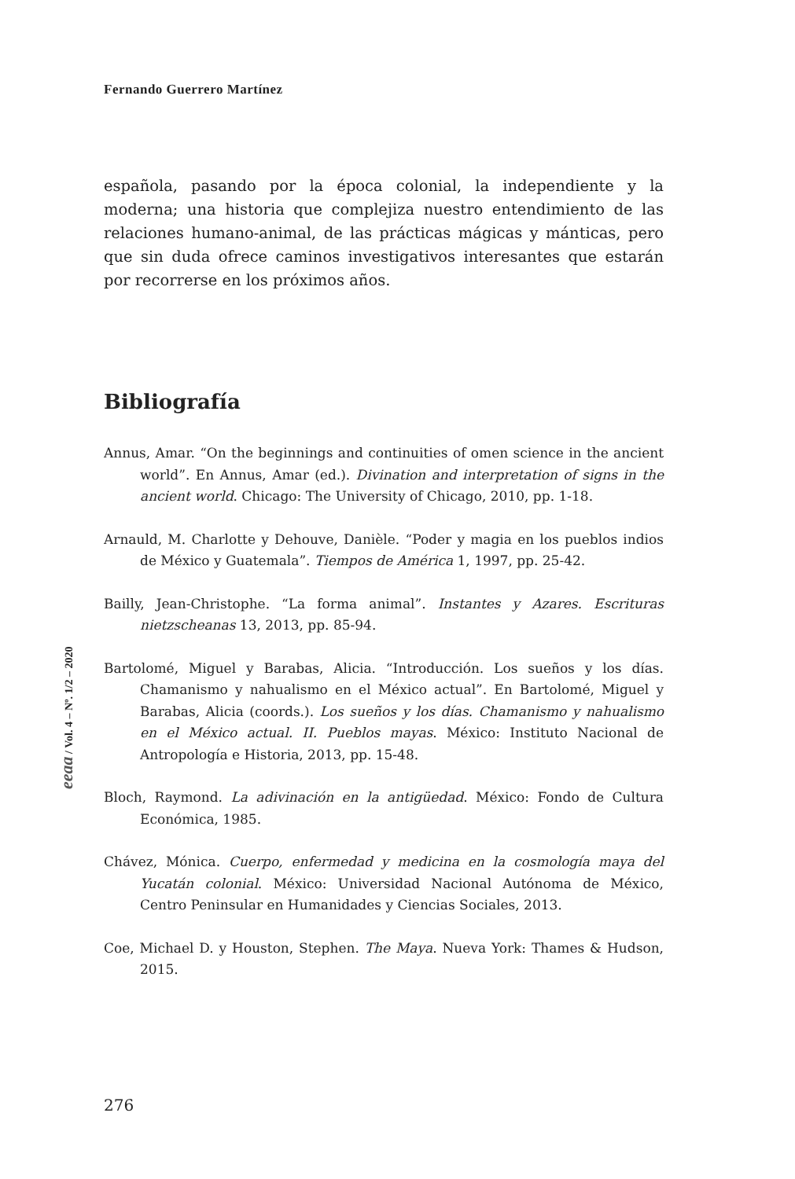Fernando Guerrero Martínez
española, pasando por la época colonial, la independiente y la moderna; una historia que complejiza nuestro entendimiento de las relaciones humano-animal, de las prácticas mágicas y mánticas, pero que sin duda ofrece caminos investigativos interesantes que estarán por recorrerse en los próximos años.
Bibliografía
Annus, Amar. “On the beginnings and continuities of omen science in the ancient world”. En Annus, Amar (ed.). Divination and interpretation of signs in the ancient world. Chicago: The University of Chicago, 2010, pp. 1-18.
Arnauld, M. Charlotte y Dehouve, Danièle. “Poder y magia en los pueblos indios de México y Guatemala”. Tiempos de América 1, 1997, pp. 25-42.
Bailly, Jean-Christophe. “La forma animal”. Instantes y Azares. Escrituras nietzscheanas 13, 2013, pp. 85-94.
Bartolomé, Miguel y Barabas, Alicia. “Introducción. Los sueños y los días. Chamanismo y nahualismo en el México actual”. En Bartolomé, Miguel y Barabas, Alicia (coords.). Los sueños y los días. Chamanismo y nahualismo en el México actual. II. Pueblos mayas. México: Instituto Nacional de Antropología e Historia, 2013, pp. 15-48.
Bloch, Raymond. La adivinación en la antigüedad. México: Fondo de Cultura Económica, 1985.
Chávez, Mónica. Cuerpo, enfermedad y medicina en la cosmología maya del Yucatán colonial. México: Universidad Nacional Autónoma de México, Centro Peninsular en Humanidades y Ciencias Sociales, 2013.
Coe, Michael D. y Houston, Stephen. The Maya. Nueva York: Thames & Hudson, 2015.
eeaa / Vol. 4 – Nº. 1/2 – 2020
276